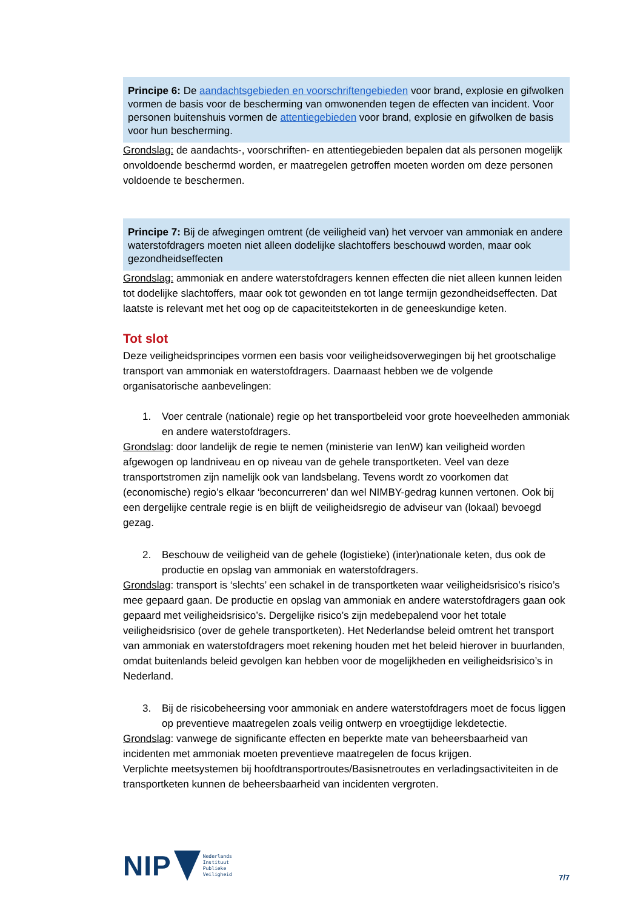Principe 6: De aandachtsgebieden en voorschriftengebieden voor brand, explosie en gifwolken vormen de basis voor de bescherming van omwonenden tegen de effecten van incident. Voor personen buitenshuis vormen de attentiegebieden voor brand, explosie en gifwolken de basis voor hun bescherming.
Grondslag: de aandachts-, voorschriften- en attentiegebieden bepalen dat als personen mogelijk onvoldoende beschermd worden, er maatregelen getroffen moeten worden om deze personen voldoende te beschermen.
Principe 7: Bij de afwegingen omtrent (de veiligheid van) het vervoer van ammoniak en andere waterstofdragers moeten niet alleen dodelijke slachtoffers beschouwd worden, maar ook gezondheidseffecten
Grondslag: ammoniak en andere waterstofdragers kennen effecten die niet alleen kunnen leiden tot dodelijke slachtoffers, maar ook tot gewonden en tot lange termijn gezondheidseffecten. Dat laatste is relevant met het oog op de capaciteitstekorten in de geneeskundige keten.
Tot slot
Deze veiligheidsprincipes vormen een basis voor veiligheidsoverwegingen bij het grootschalige transport van ammoniak en waterstofdragers. Daarnaast hebben we de volgende organisatorische aanbevelingen:
1. Voer centrale (nationale) regie op het transportbeleid voor grote hoeveelheden ammoniak en andere waterstofdragers.
Grondslag: door landelijk de regie te nemen (ministerie van IenW) kan veiligheid worden afgewogen op landniveau en op niveau van de gehele transportketen. Veel van deze transportstromen zijn namelijk ook van landsbelang. Tevens wordt zo voorkomen dat (economische) regio’s elkaar ‘beconcurreren’ dan wel NIMBY-gedrag kunnen vertonen. Ook bij een dergelijke centrale regie is en blijft de veiligheidsregio de adviseur van (lokaal) bevoegd gezag.
2. Beschouw de veiligheid van de gehele (logistieke) (inter)nationale keten, dus ook de productie en opslag van ammoniak en waterstofdragers.
Grondslag: transport is ‘slechts’ een schakel in de transportketen waar veiligheidsrisico’s risico’s mee gepaard gaan. De productie en opslag van ammoniak en andere waterstofdragers gaan ook gepaard met veiligheidsrisico’s. Dergelijke risico’s zijn medebepalend voor het totale veiligheidsrisico (over de gehele transportketen). Het Nederlandse beleid omtrent het transport van ammoniak en waterstofdragers moet rekening houden met het beleid hierover in buurlanden, omdat buitenlands beleid gevolgen kan hebben voor de mogelijkheden en veiligheidsrisico’s in Nederland.
3. Bij de risicobeheersing voor ammoniak en andere waterstofdragers moet de focus liggen op preventieve maatregelen zoals veilig ontwerp en vroegtijdige lekdetectie.
Grondslag: vanwege de significante effecten en beperkte mate van beheersbaarheid van incidenten met ammoniak moeten preventieve maatregelen de focus krijgen.
Verplichte meetsystemen bij hoofdtransportroutes/Basisnetroutes en verladingsactiviteiten in de transportketen kunnen de beheersbaarheid van incidenten vergroten.
NIP
Nederlands
Instituut
Publieke
Veiligheid
7/7